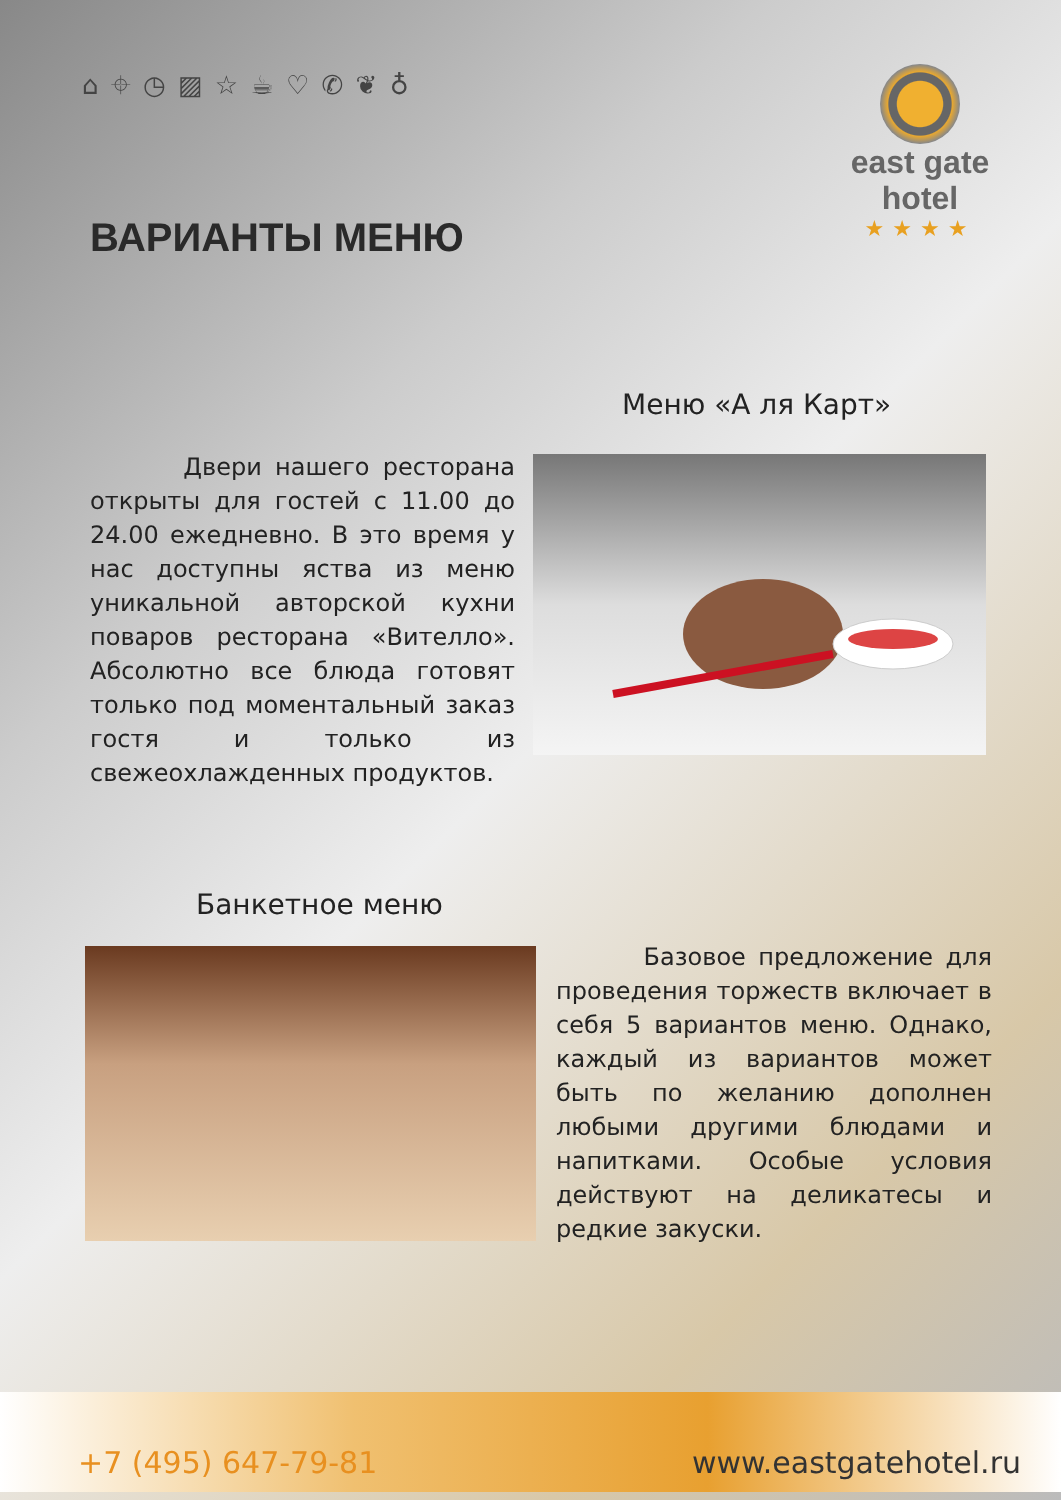⌂ ⌖ ◷ ▨ ☆ ☕ ♡ ✆ ❦ ♁
east gate
hotel
★★★★
ВАРИАНТЫ МЕНЮ
Меню «А ля Карт»
Двери нашего ресторана открыты для гостей с 11.00 до 24.00 ежедневно. В это время у нас доступны яства из меню уникальной авторской кухни поваров ресторана «Вителло». Абсолютно все блюда готовят только под моментальный заказ гостя и только из свежеохлажденных продуктов.
Банкетное меню
Базовое предложение для проведения торжеств включает в себя 5 вариантов меню. Однако, каждый из вариантов может быть по желанию дополнен любыми другими блюдами и напитками. Особые условия действуют на деликатесы и редкие закуски.
+7 (495) 647-79-81 www.eastgatehotel.ru